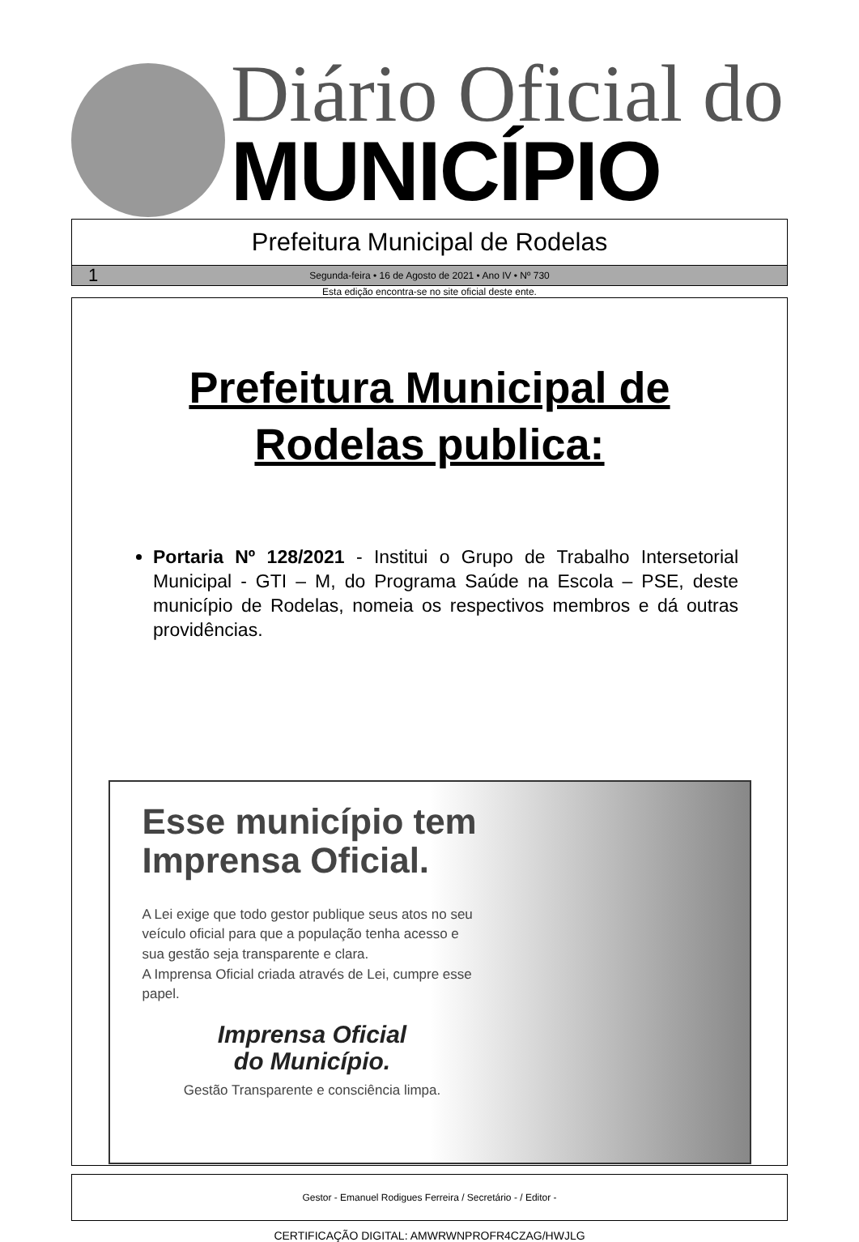Diário Oficial do
MUNICÍPIO
Prefeitura Municipal de Rodelas
1 Segunda-feira • 16 de Agosto de 2021 • Ano IV • Nº 730
Esta edição encontra-se no site oficial deste ente.
Prefeitura Municipal de
Rodelas publica:
Portaria Nº 128/2021 - Institui o Grupo de Trabalho Intersetorial Municipal - GTI – M, do Programa Saúde na Escola – PSE, deste município de Rodelas, nomeia os respectivos membros e dá outras providências.
Esse município tem Imprensa Oficial.
A Lei exige que todo gestor publique seus atos no seu veículo oficial para que a população tenha acesso e sua gestão seja transparente e clara.
A Imprensa Oficial criada através de Lei, cumpre esse papel.
Imprensa Oficial
do Município.
Gestão Transparente e consciência limpa.
Gestor - Emanuel Rodigues Ferreira / Secretário - / Editor -
CERTIFICAÇÃO DIGITAL: AMWRWNPROFR4CZAG/HWJLG